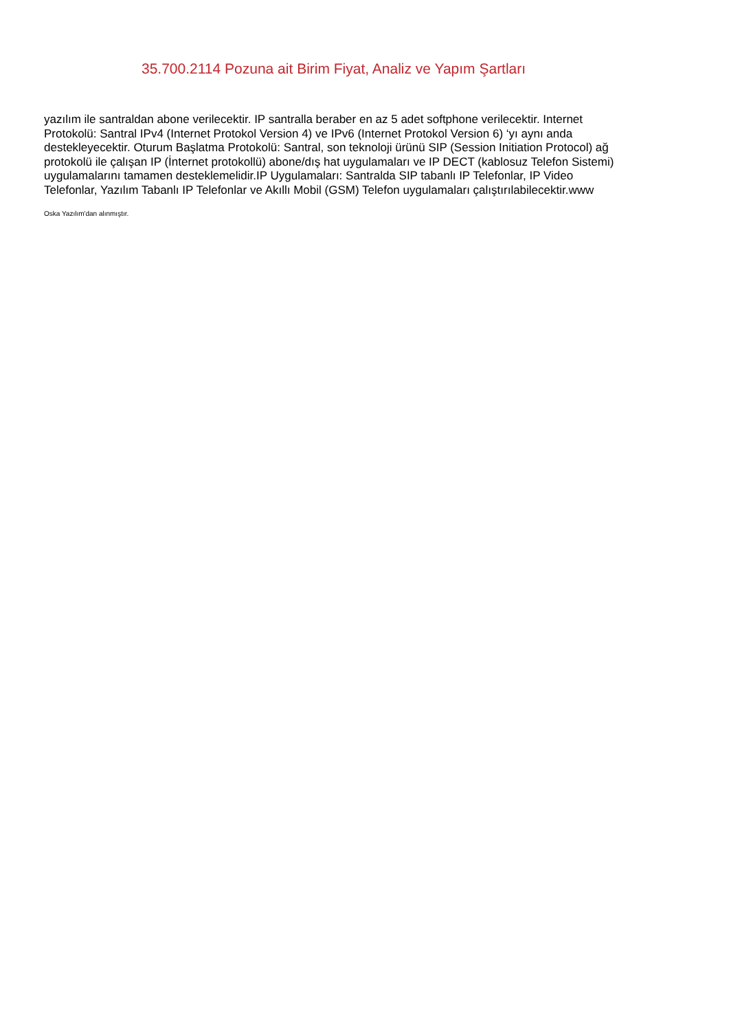35.700.2114 Pozuna ait Birim Fiyat, Analiz ve Yapım Şartları
yazılım ile santraldan abone verilecektir. IP santralla beraber en az 5 adet softphone verilecektir. Internet Protokolü: Santral IPv4 (Internet Protokol Version 4) ve IPv6 (Internet Protokol Version 6) ‘yı aynı anda destekleyecektir. Oturum Başlatma Protokolü: Santral, son teknoloji ürünü SIP (Session Initiation Protocol) ağ protokolü ile çalışan IP (İnternet protokollü) abone/dış hat uygulamaları ve IP DECT (kablosuz Telefon Sistemi) uygulamalarını tamamen desteklemelidir.IP Uygulamaları: Santralda SIP tabanlı IP Telefonlar, IP Video Telefonlar, Yazılım Tabanlı IP Telefonlar ve Akıllı Mobil (GSM) Telefon uygulamaları çalıştırılabilecektir.www
Oska Yazılım'dan alınmıştır.